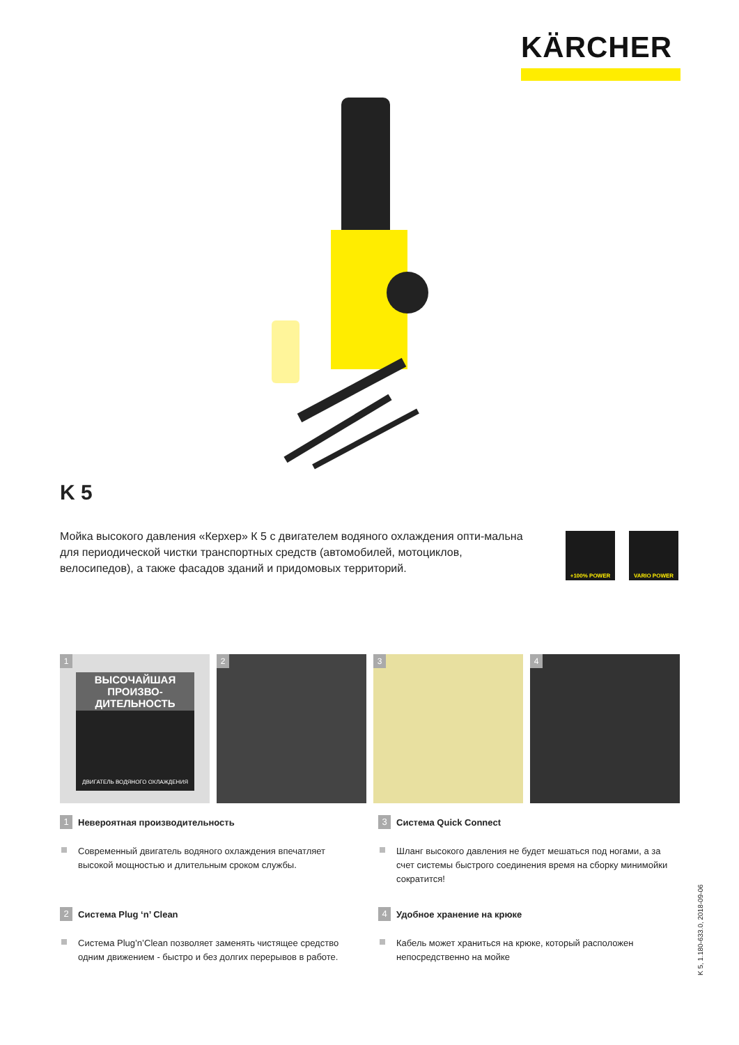KÄRCHER
K 5
Мойка высокого давления «Керхер» К 5 с двигателем водяного охлаждения опти-мальна для периодической чистки транспортных средств (автомобилей, мотоциклов, велосипедов), а также фасадов зданий и придомовых территорий.
+100% POWER VARIO POWER
1
ВЫСОЧАЙШАЯ ПРОИЗВО-ДИТЕЛЬНОСТЬ
ДВИГАТЕЛЬ ВОДЯНОГО ОХЛАЖДЕНИЯ
2
3
4
1 Невероятная производительность
Современный двигатель водяного охлаждения впечатляет высокой мощностью и длительным сроком службы.
3 Система Quick Connect
Шланг высокого давления не будет мешаться под ногами, а за счет системы быстрого соединения время на сборку минимойки сократится!
2 Система Plug ‘n’ Clean
Система Plug’n’Clean позволяет заменять чистящее средство одним движением - быстро и без долгих перерывов в работе.
4 Удобное хранение на крюке
Кабель может храниться на крюке, который расположен непосредственно на мойке
K 5, 1.180-633.0, 2018-09-06